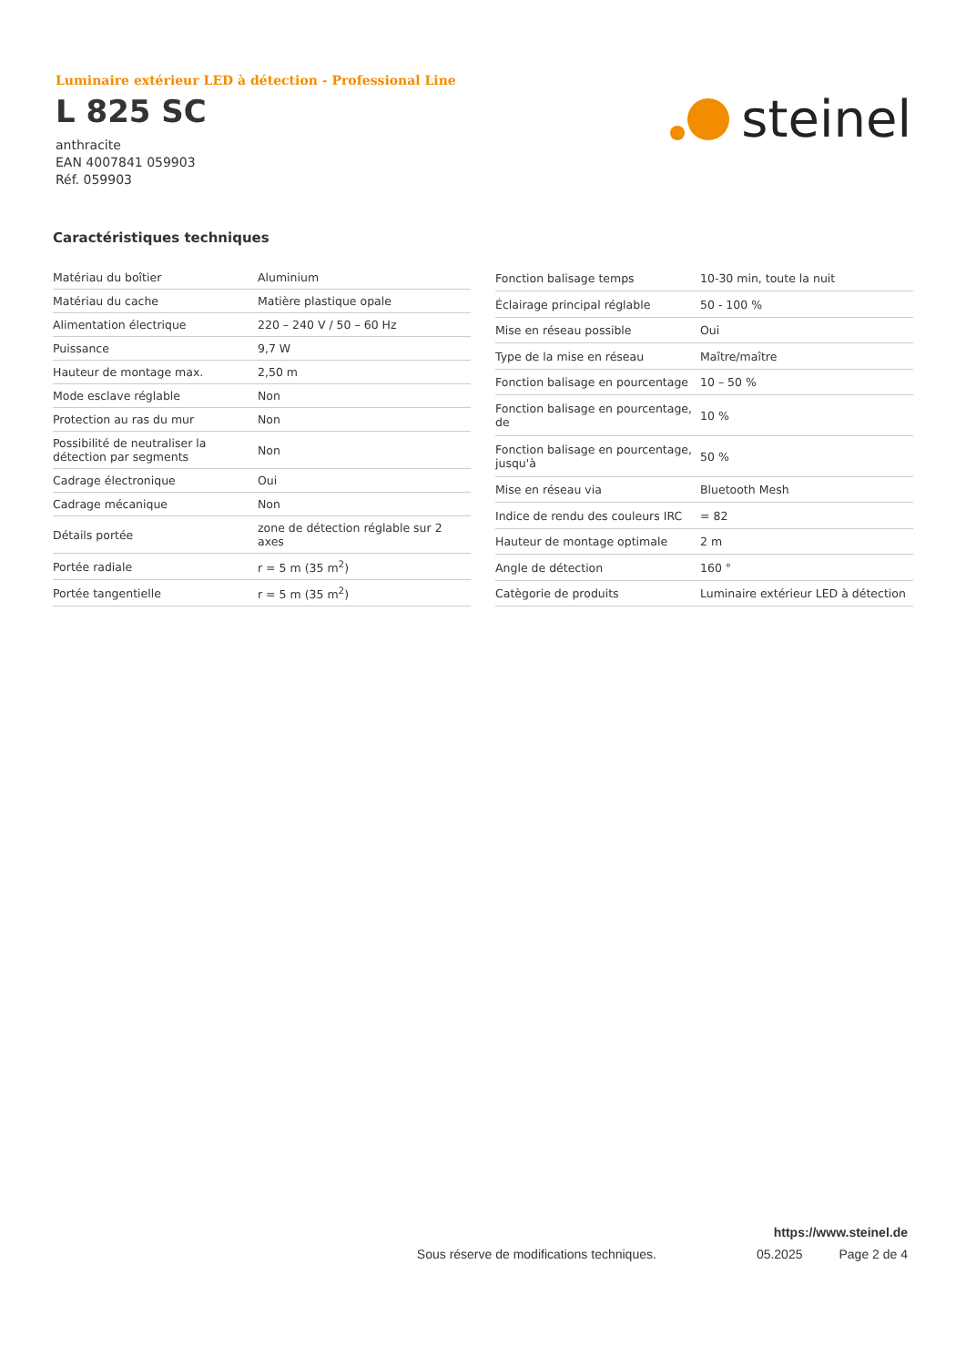Luminaire extérieur LED à détection - Professional Line
L 825 SC
anthracite
EAN 4007841 059903
Réf. 059903
steinel
Caractéristiques techniques
| Matériau du boîtier | Aluminium |
| Matériau du cache | Matière plastique opale |
| Alimentation électrique | 220 – 240 V / 50 – 60 Hz |
| Puissance | 9,7 W |
| Hauteur de montage max. | 2,50 m |
| Mode esclave réglable | Non |
| Protection au ras du mur | Non |
| Possibilité de neutraliser la détection par segments | Non |
| Cadrage électronique | Oui |
| Cadrage mécanique | Non |
| Détails portée | zone de détection réglable sur 2 axes |
| Portée radiale | r = 5 m (35 m<sup>2</sup>) |
| Portée tangentielle | r = 5 m (35 m<sup>2</sup>) |
| Fonction balisage temps | 10-30 min, toute la nuit |
| Éclairage principal réglable | 50 - 100 % |
| Mise en réseau possible | Oui |
| Type de la mise en réseau | Maître/maître |
| Fonction balisage en pourcentage | 10 – 50 % |
| Fonction balisage en pourcentage, de | 10 % |
| Fonction balisage en pourcentage, jusqu'à | 50 % |
| Mise en réseau via | Bluetooth Mesh |
| Indice de rendu des couleurs IRC | = 82 |
| Hauteur de montage optimale | 2 m |
| Angle de détection | 160 ° |
| Catègorie de produits | Luminaire extérieur LED à détection |
https://www.steinel.de
Sous réserve de modifications techniques. 05.2025 Page 2 de 4